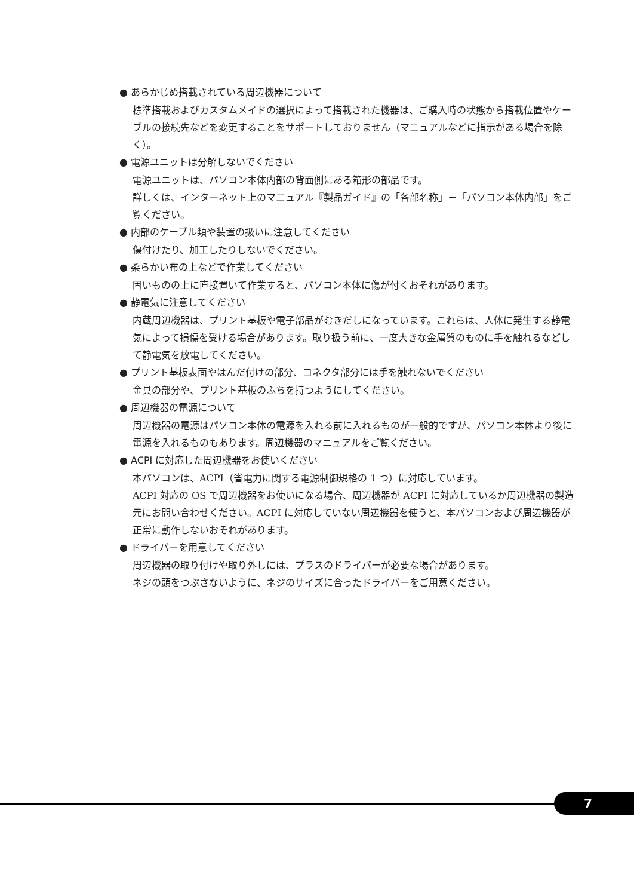● あらかじめ搭載されている周辺機器について
標準搭載およびカスタムメイドの選択によって搭載された機器は、ご購入時の状態から搭載位置やケーブルの接続先などを変更することをサポートしておりません（マニュアルなどに指示がある場合を除く）。
● 電源ユニットは分解しないでください
電源ユニットは、パソコン本体内部の背面側にある箱形の部品です。
詳しくは、インターネット上のマニュアル『製品ガイド』の「各部名称」－「パソコン本体内部」をご覧ください。
● 内部のケーブル類や装置の扱いに注意してください
傷付けたり、加工したりしないでください。
● 柔らかい布の上などで作業してください
固いものの上に直接置いて作業すると、パソコン本体に傷が付くおそれがあります。
● 静電気に注意してください
内蔵周辺機器は、プリント基板や電子部品がむきだしになっています。これらは、人体に発生する静電気によって損傷を受ける場合があります。取り扱う前に、一度大きな金属質のものに手を触れるなどして静電気を放電してください。
● プリント基板表面やはんだ付けの部分、コネクタ部分には手を触れないでください
金具の部分や、プリント基板のふちを持つようにしてください。
● 周辺機器の電源について
周辺機器の電源はパソコン本体の電源を入れる前に入れるものが一般的ですが、パソコン本体より後に電源を入れるものもあります。周辺機器のマニュアルをご覧ください。
● ACPI に対応した周辺機器をお使いください
本パソコンは、ACPI（省電力に関する電源制御規格の 1 つ）に対応しています。
ACPI 対応の OS で周辺機器をお使いになる場合、周辺機器が ACPI に対応しているか周辺機器の製造元にお問い合わせください。ACPI に対応していない周辺機器を使うと、本パソコンおよび周辺機器が正常に動作しないおそれがあります。
● ドライバーを用意してください
周辺機器の取り付けや取り外しには、プラスのドライバーが必要な場合があります。
ネジの頭をつぶさないように、ネジのサイズに合ったドライバーをご用意ください。
7